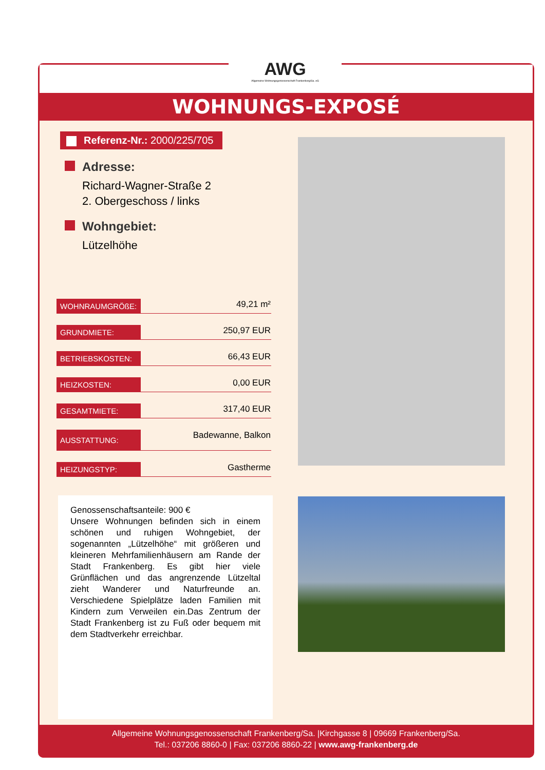AWG
Allgemeine Wohnungsgenossenschaft Frankenberg/Sa. eG
WOHNUNGS-EXPOSÉ
Referenz-Nr.: 2000/225/705
Adresse:
Richard-Wagner-Straße 2
2. Obergeschoss / links
Wohngebiet:
Lützelhöhe
| WOHNRAUMGRÖßE: | 49,21 m² |
| GRUNDMIETE: | 250,97 EUR |
| BETRIEBSKOSTEN: | 66,43 EUR |
| HEIZKOSTEN: | 0,00 EUR |
| GESAMTMIETE: | 317,40 EUR |
| AUSSTATTUNG: | Badewanne, Balkon |
| HEIZUNGSTYP: | Gastherme |
Genossenschaftsanteile: 900 €
Unsere Wohnungen befinden sich in einem schönen und ruhigen Wohngebiet, der sogenannten „Lützelhöhe“ mit größeren und kleineren Mehrfamilienhäusern am Rande der Stadt Frankenberg. Es gibt hier viele Grünflächen und das angrenzende Lützeltal zieht Wanderer und Naturfreunde an. Verschiedene Spielplätze laden Familien mit Kindern zum Verweilen ein.Das Zentrum der Stadt Frankenberg ist zu Fuß oder bequem mit dem Stadtverkehr erreichbar.
Allgemeine Wohnungsgenossenschaft Frankenberg/Sa. |Kirchgasse 8 | 09669 Frankenberg/Sa.
Tel.: 037206 8860-0 | Fax: 037206 8860-22 | www.awg-frankenberg.de